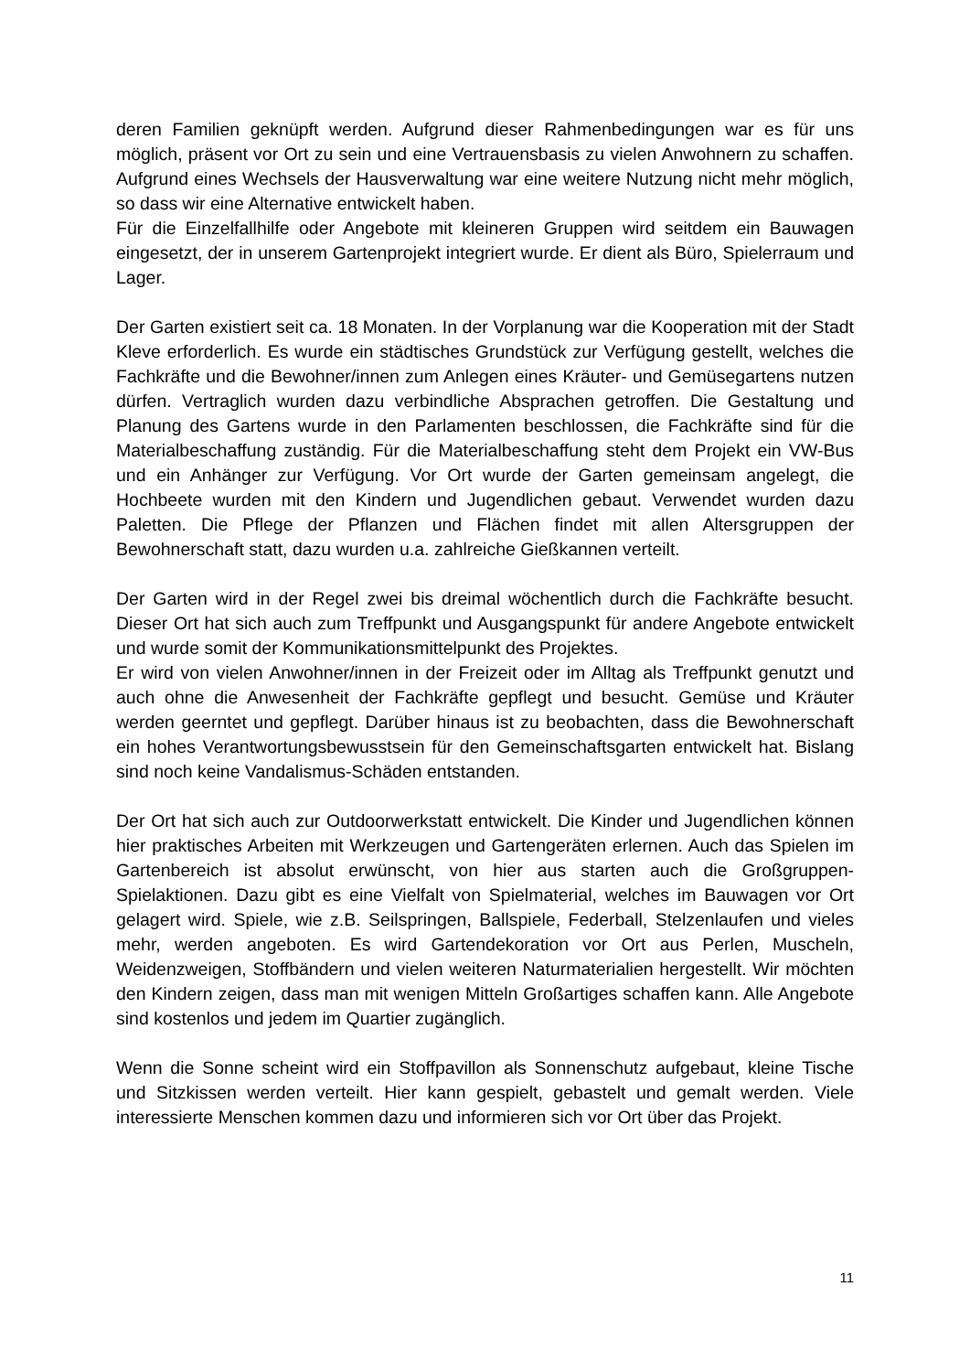deren Familien geknüpft werden. Aufgrund dieser Rahmenbedingungen war es für uns möglich, präsent vor Ort zu sein und eine Vertrauensbasis zu vielen Anwohnern zu schaffen. Aufgrund eines Wechsels der Hausverwaltung war eine weitere Nutzung nicht mehr möglich, so dass wir eine Alternative entwickelt haben.
Für die Einzelfallhilfe oder Angebote mit kleineren Gruppen wird seitdem ein Bauwagen eingesetzt, der in unserem Gartenprojekt integriert wurde. Er dient als Büro, Spielerraum und Lager.
Der Garten existiert seit ca. 18 Monaten. In der Vorplanung war die Kooperation mit der Stadt Kleve erforderlich. Es wurde ein städtisches Grundstück zur Verfügung gestellt, welches die Fachkräfte und die Bewohner/innen zum Anlegen eines Kräuter- und Gemüsegartens nutzen dürfen. Vertraglich wurden dazu verbindliche Absprachen getroffen. Die Gestaltung und Planung des Gartens wurde in den Parlamenten beschlossen, die Fachkräfte sind für die Materialbeschaffung zuständig. Für die Materialbeschaffung steht dem Projekt ein VW-Bus und ein Anhänger zur Verfügung. Vor Ort wurde der Garten gemeinsam angelegt, die Hochbeete wurden mit den Kindern und Jugendlichen gebaut. Verwendet wurden dazu Paletten. Die Pflege der Pflanzen und Flächen findet mit allen Altersgruppen der Bewohnerschaft statt, dazu wurden u.a. zahlreiche Gießkannen verteilt.
Der Garten wird in der Regel zwei bis dreimal wöchentlich durch die Fachkräfte besucht. Dieser Ort hat sich auch zum Treffpunkt und Ausgangspunkt für andere Angebote entwickelt und wurde somit der Kommunikationsmittelpunkt des Projektes.
Er wird von vielen Anwohner/innen in der Freizeit oder im Alltag als Treffpunkt genutzt und auch ohne die Anwesenheit der Fachkräfte gepflegt und besucht. Gemüse und Kräuter werden geerntet und gepflegt. Darüber hinaus ist zu beobachten, dass die Bewohnerschaft ein hohes Verantwortungsbewusstsein für den Gemeinschaftsgarten entwickelt hat. Bislang sind noch keine Vandalismus-Schäden entstanden.
Der Ort hat sich auch zur Outdoorwerkstatt entwickelt. Die Kinder und Jugendlichen können hier praktisches Arbeiten mit Werkzeugen und Gartengeräten erlernen. Auch das Spielen im Gartenbereich ist absolut erwünscht, von hier aus starten auch die Großgruppen-Spielaktionen. Dazu gibt es eine Vielfalt von Spielmaterial, welches im Bauwagen vor Ort gelagert wird. Spiele, wie z.B. Seilspringen, Ballspiele, Federball, Stelzenlaufen und vieles mehr, werden angeboten. Es wird Gartendekoration vor Ort aus Perlen, Muscheln, Weidenzweigen, Stoffbändern und vielen weiteren Naturmaterialien hergestellt. Wir möchten den Kindern zeigen, dass man mit wenigen Mitteln Großartiges schaffen kann. Alle Angebote sind kostenlos und jedem im Quartier zugänglich.
Wenn die Sonne scheint wird ein Stoffpavillon als Sonnenschutz aufgebaut, kleine Tische und Sitzkissen werden verteilt. Hier kann gespielt, gebastelt und gemalt werden. Viele interessierte Menschen kommen dazu und informieren sich vor Ort über das Projekt.
11